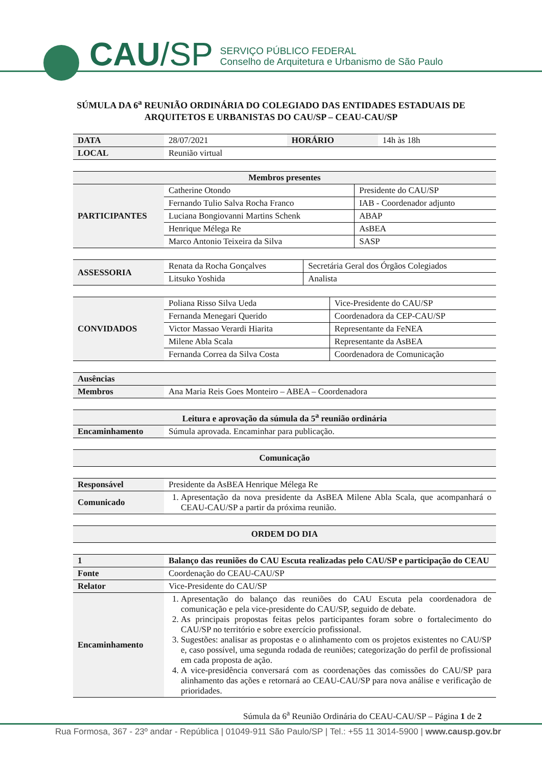CAU /SP
SERVIÇO PÚBLICO FEDERAL
Conselho de Arquitetura e Urbanismo de São Paulo
SÚMULA DA 6<sup>a</sup> REUNIÃO ORDINÁRIA DO COLEGIADO DAS ENTIDADES ESTADUAIS DE ARQUITETOS E URBANISTAS DO CAU/SP – CEAU-CAU/SP
| DATA | 28/07/2021 | HORÁRIO | 14h às 18h |
| LOCAL | Reunião virtual | | |
| Membros presentes | | |
| --- | --- | --- |
| PARTICIPANTES | Catherine Otondo | Presidente do CAU/SP |
| | Fernando Tulio Salva Rocha Franco | IAB - Coordenador adjunto |
| | Luciana Bongiovanni Martins Schenk | ABAP |
| | Henrique Mélega Re | AsBEA |
| | Marco Antonio Teixeira da Silva | SASP |
| ASSESSORIA | Renata da Rocha Gonçalves | Secretária Geral dos Órgãos Colegiados |
| | Litsuko Yoshida | Analista |
| CONVIDADOS | Poliana Risso Silva Ueda | Vice-Presidente do CAU/SP |
| | Fernanda Menegari Querido | Coordenadora da CEP-CAU/SP |
| | Victor Massao Verardi Hiarita | Representante da FeNEA |
| | Milene Abla Scala | Representante da AsBEA |
| | Fernanda Correa da Silva Costa | Coordenadora de Comunicação |
| Ausências | |
| Membros | Ana Maria Reis Goes Monteiro – ABEA – Coordenadora |
| Leitura e aprovação da súmula da 5<sup>a</sup> reunião ordinária | |
| --- | --- |
| Encaminhamento | Súmula aprovada. Encaminhar para publicação. |
| Comunicação |
| --- |
| Responsável | Presidente da AsBEA Henrique Mélega Re |
| Comunicado | 1. Apresentação da nova presidente da AsBEA Milene Abla Scala, que acompanhará o CEAU-CAU/SP a partir da próxima reunião. |
| ORDEM DO DIA |
| --- |
| 1 | Balanço das reuniões do CAU Escuta realizadas pelo CAU/SP e participação do CEAU |
| Fonte | Coordenação do CEAU-CAU/SP |
| Relator | Vice-Presidente do CAU/SP |
| Encaminhamento | 1. Apresentação do balanço das reuniões do CAU Escuta pela coordenadora de comunicação e pela vice-presidente do CAU/SP, seguido de debate. 2. As principais propostas feitas pelos participantes foram sobre o fortalecimento do CAU/SP no território e sobre exercício profissional. 3. Sugestões: analisar as propostas e o alinhamento com os projetos existentes no CAU/SP e, caso possível, uma segunda rodada de reuniões; categorização do perfil de profissional em cada proposta de ação. 4. A vice-presidência conversará com as coordenações das comissões do CAU/SP para alinhamento das ações e retornará ao CEAU-CAU/SP para nova análise e verificação de prioridades. |
Súmula da 6<sup>a</sup> Reunião Ordinária do CEAU-CAU/SP – Página 1 de 2
Rua Formosa, 367 - 23º andar - República | 01049-911 São Paulo/SP | Tel.: +55 11 3014-5900 | www.causp.gov.br